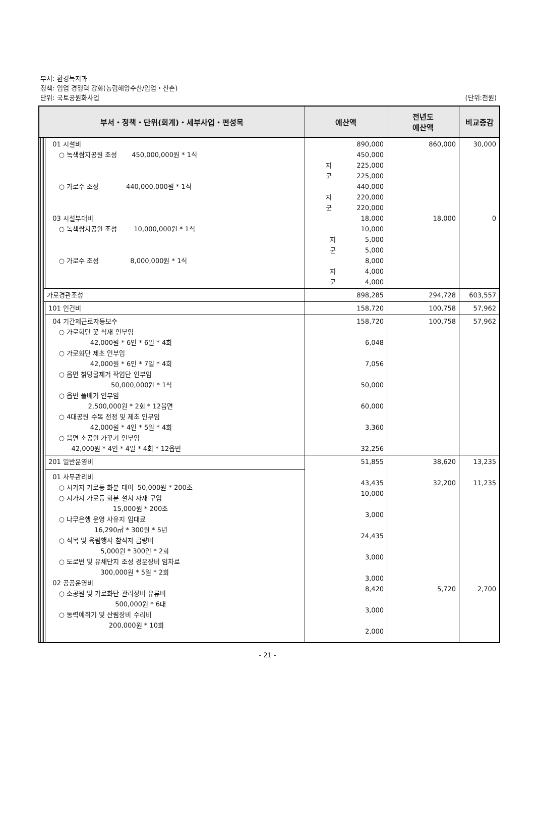부서: 환경녹지과
정책: 임업 경쟁력 강화(농림해양수산/임업・산촌)
단위: 국토공원화사업
(단위:천원)
| 부서・정책・단위(회계)・세부사업・편성목 | | | | | 예산액 | 전년도 예산액 | 비교증감 |
| --- | --- | --- | --- | --- | --- | --- | --- |
| | | | | 01 시설비 ○ 녹색쌈지공원 조성 450,000,000원 * 1식 ○ 가로수 조성 440,000,000원 * 1식 03 시설부대비 ○ 녹색쌈지공원 조성 10,000,000원 * 1식 ○ 가로수 조성 8,000,000원 * 1식 | 890,000 450,000 지 225,000 군 225,000 440,000 지 220,000 군 220,000 18,000 10,000 지 5,000 군 5,000 8,000 지 4,000 군 4,000 | 860,000 18,000 | 30,000 0 |
| | | | 가로경관조성 | | 898,285 | 294,728 | 603,557 |
| | | | | 101 인건비 | 158,720 | 100,758 | 57,962 |
| | | | | 04 기간제근로자등보수 ○ 가로화단 꽃 식재 인부임 42,000원 * 6인 * 6일 * 4회 ○ 가로화단 제초 인부임 42,000원 * 6인 * 7일 * 4회 ○ 읍면 칡덩굴제거 작업단 인부임 50,000,000원 * 1식 ○ 읍면 풀베기 인부임 2,500,000원 * 2회 * 12읍면 ○ 4대공원 수목 전정 및 제초 인부임 42,000원 * 4인 * 5일 * 4회 ○ 읍면 소공원 가꾸기 인부임 42,000원 * 4인 * 4일 * 4회 * 12읍면 | 158,720 6,048 7,056 50,000 60,000 3,360 32,256 | 100,758 | 57,962 |
| | | | | 201 일반운영비 01 사무관리비 ○ 시가지 가로등 화분 대여 50,000원 * 200조 ○ 시가지 가로등 화분 설치 자재 구입 15,000원 * 200조 ○ 나무은행 운영 사유지 임대료 16,290㎡ * 300원 * 5년 ○ 식목 및 육림행사 참석자 급량비 5,000원 * 300인 * 2회 ○ 도로변 및 유채단지 조성 경운장비 임차료 300,000원 * 5일 * 2회 02 공공운영비 ○ 소공원 및 가로화단 관리장비 유류비 500,000원 * 6대 ○ 동력예취기 및 산림장비 수리비 200,000원 * 10회 | 51,855 43,435 10,000 3,000 24,435 3,000 3,000 8,420 3,000 2,000 | 38,620 32,200 5,720 | 13,235 11,235 2,700 |
- 21 -